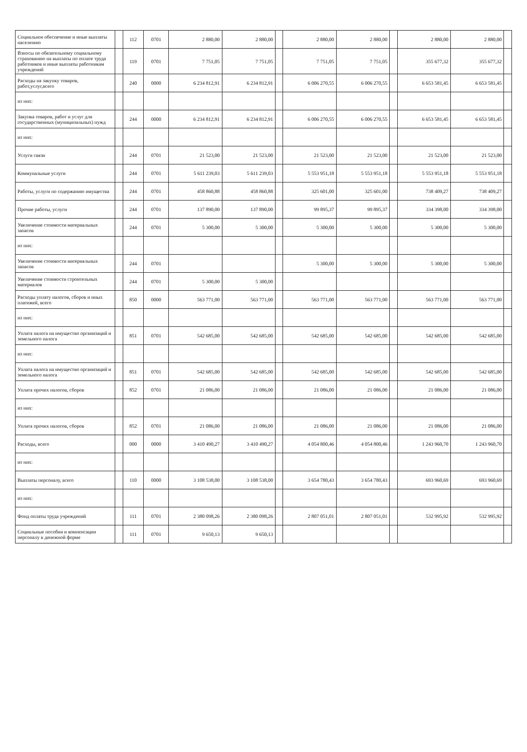| Социальное обеспечение и иные выплаты населению | | 112 | 0701 | 2 880,00 | 2 880,00 | | 2 880,00 | 2 880,00 | | 2 880,00 | 2 880,00 | |
| Взносы по обязательному социальному страхованию на выплаты по оплате труда работников и иные выплаты работникам учреждений | | 119 | 0701 | 7 751,05 | 7 751,05 | | 7 751,05 | 7 751,05 | | 355 677,32 | 355 677,32 | |
| Расходы на закупку товаров, работ,услуг,всего | | 240 | 0000 | 6 234 812,91 | 6 234 812,91 | | 6 006 270,55 | 6 006 270,55 | | 6 653 581,45 | 6 653 581,45 | |
| из них: | | | | | | | | | | | | |
| Закупка товаров, работ и услуг для государственных (муниципальных) нужд | | 244 | 0000 | 6 234 812,91 | 6 234 812,91 | | 6 006 270,55 | 6 006 270,55 | | 6 653 581,45 | 6 653 581,45 | |
| из них: | | | | | | | | | | | | |
| Услуги связи | | 244 | 0701 | 21 523,00 | 21 523,00 | | 21 523,00 | 21 523,00 | | 21 523,00 | 21 523,00 | |
| Коммунальные услуги | | 244 | 0701 | 5 611 239,03 | 5 611 239,03 | | 5 553 951,18 | 5 553 951,18 | | 5 553 951,18 | 5 553 951,18 | |
| Работы, услуги по содержанию имущества | | 244 | 0701 | 458 860,88 | 458 860,88 | | 325 601,00 | 325 601,00 | | 738 409,27 | 738 409,27 | |
| Прочие работы, услуги | | 244 | 0701 | 137 890,00 | 137 890,00 | | 99 895,37 | 99 895,37 | | 334 398,00 | 334 398,00 | |
| Увеличение стоимости материальных запасов | | 244 | 0701 | 5 300,00 | 5 300,00 | | 5 300,00 | 5 300,00 | | 5 300,00 | 5 300,00 | |
| из них: | | | | | | | | | | | | |
| Увеличение стоимости материальных запасов | | 244 | 0701 | | | | 5 300,00 | 5 300,00 | | 5 300,00 | 5 300,00 | |
| Увеличение стоимости строительных материалов | | 244 | 0701 | 5 300,00 | 5 300,00 | | | | | | | |
| Расходы уплату налогов, сборов и иных платежей, всего | | 850 | 0000 | 563 771,00 | 563 771,00 | | 563 771,00 | 563 771,00 | | 563 771,00 | 563 771,00 | |
| из них: | | | | | | | | | | | | |
| Уплата налога на имущество организаций и земельного налога | | 851 | 0701 | 542 685,00 | 542 685,00 | | 542 685,00 | 542 685,00 | | 542 685,00 | 542 685,00 | |
| из них: | | | | | | | | | | | | |
| Уплата налога на имущество организаций и земельного налога | | 851 | 0701 | 542 685,00 | 542 685,00 | | 542 685,00 | 542 685,00 | | 542 685,00 | 542 685,00 | |
| Уплата прочих налогов, сборов | | 852 | 0701 | 21 086,00 | 21 086,00 | | 21 086,00 | 21 086,00 | | 21 086,00 | 21 086,00 | |
| из них: | | | | | | | | | | | | |
| Уплата прочих налогов, сборов | | 852 | 0701 | 21 086,00 | 21 086,00 | | 21 086,00 | 21 086,00 | | 21 086,00 | 21 086,00 | |
| Расходы, всего | | 000 | 0000 | 3 410 490,27 | 3 410 490,27 | | 4 054 800,46 | 4 054 800,46 | | 1 243 960,70 | 1 243 960,70 | |
| из них: | | | | | | | | | | | | |
| Выплаты персоналу, всего | | 110 | 0000 | 3 108 538,00 | 3 108 538,00 | | 3 654 780,43 | 3 654 780,43 | | 693 960,69 | 693 960,69 | |
| из них: | | | | | | | | | | | | |
| Фонд оплаты труда учреждений | | 111 | 0701 | 2 380 098,26 | 2 380 098,26 | | 2 807 051,01 | 2 807 051,01 | | 532 995,92 | 532 995,92 | |
| Социальные пособия и компенсации персоналу в денежной форме | | 111 | 0701 | 9 650,13 | 9 650,13 | | | | | | | |